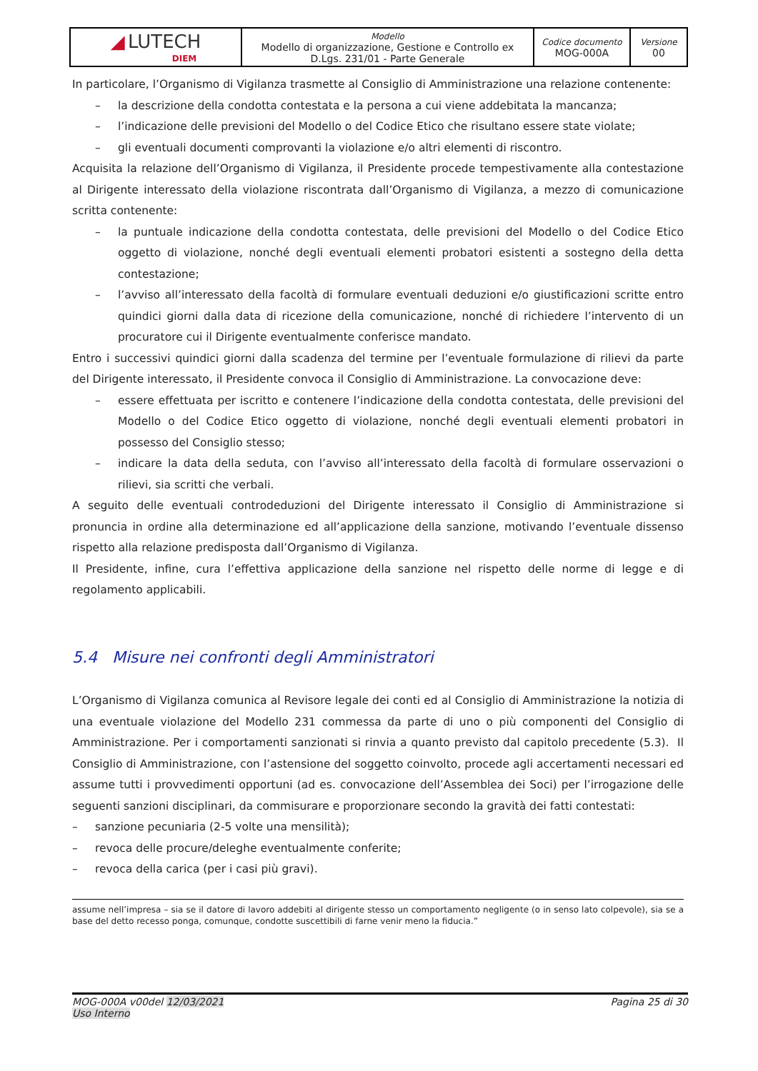| ◢ LUTECH DIEM | Modello Modello di organizzazione, Gestione e Controllo ex D.Lgs. 231/01 - Parte Generale | Codice documento MOG-000A | Versione 00 |
In particolare, l’Organismo di Vigilanza trasmette al Consiglio di Amministrazione una relazione contenente:
– la descrizione della condotta contestata e la persona a cui viene addebitata la mancanza;
– l’indicazione delle previsioni del Modello o del Codice Etico che risultano essere state violate;
– gli eventuali documenti comprovanti la violazione e/o altri elementi di riscontro.
Acquisita la relazione dell’Organismo di Vigilanza, il Presidente procede tempestivamente alla contestazione al Dirigente interessato della violazione riscontrata dall’Organismo di Vigilanza, a mezzo di comunicazione scritta contenente:
– la puntuale indicazione della condotta contestata, delle previsioni del Modello o del Codice Etico oggetto di violazione, nonché degli eventuali elementi probatori esistenti a sostegno della detta contestazione;
– l’avviso all’interessato della facoltà di formulare eventuali deduzioni e/o giustificazioni scritte entro quindici giorni dalla data di ricezione della comunicazione, nonché di richiedere l’intervento di un procuratore cui il Dirigente eventualmente conferisce mandato.
Entro i successivi quindici giorni dalla scadenza del termine per l’eventuale formulazione di rilievi da parte del Dirigente interessato, il Presidente convoca il Consiglio di Amministrazione. La convocazione deve:
– essere effettuata per iscritto e contenere l’indicazione della condotta contestata, delle previsioni del Modello o del Codice Etico oggetto di violazione, nonché degli eventuali elementi probatori in possesso del Consiglio stesso;
– indicare la data della seduta, con l’avviso all’interessato della facoltà di formulare osservazioni o rilievi, sia scritti che verbali.
A seguito delle eventuali controdeduzioni del Dirigente interessato il Consiglio di Amministrazione si pronuncia in ordine alla determinazione ed all’applicazione della sanzione, motivando l’eventuale dissenso rispetto alla relazione predisposta dall’Organismo di Vigilanza.
Il Presidente, infine, cura l’effettiva applicazione della sanzione nel rispetto delle norme di legge e di regolamento applicabili.
5.4 Misure nei confronti degli Amministratori
L’Organismo di Vigilanza comunica al Revisore legale dei conti ed al Consiglio di Amministrazione la notizia di una eventuale violazione del Modello 231 commessa da parte di uno o più componenti del Consiglio di Amministrazione. Per i comportamenti sanzionati si rinvia a quanto previsto dal capitolo precedente (5.3). Il Consiglio di Amministrazione, con l’astensione del soggetto coinvolto, procede agli accertamenti necessari ed assume tutti i provvedimenti opportuni (ad es. convocazione dell’Assemblea dei Soci) per l’irrogazione delle seguenti sanzioni disciplinari, da commisurare e proporzionare secondo la gravità dei fatti contestati:
– sanzione pecuniaria (2-5 volte una mensilità);
– revoca delle procure/deleghe eventualmente conferite;
– revoca della carica (per i casi più gravi).
assume nell’impresa – sia se il datore di lavoro addebiti al dirigente stesso un comportamento negligente (o in senso lato colpevole), sia se a base del detto recesso ponga, comunque, condotte suscettibili di farne venir meno la fiducia.”
MOG-000A v00del 12/03/2021
Uso Interno
Pagina 25 di 30